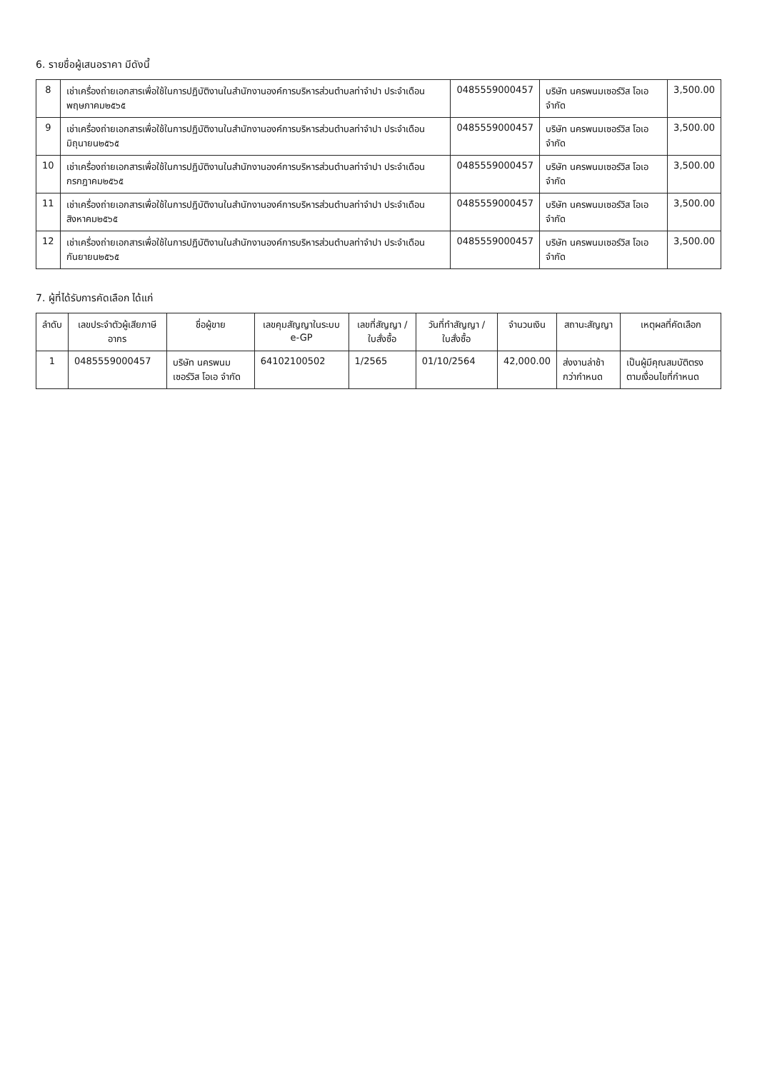6. รายชื่อผู้เสนอราคา มีดังนี้
| 8 | เช่าเครื่องถ่ายเอกสารเพื่อใช้ในการปฏิบัติงานในสำนักงานองค์การบริหารส่วนตำบลท่าจำปา ประจำเดือนพฤษภาคม๒๕๖๕ | 0485559000457 | บริษัท นครพนมเซอร์วิส โอเอ จำกัด | 3,500.00 |
| 9 | เช่าเครื่องถ่ายเอกสารเพื่อใช้ในการปฏิบัติงานในสำนักงานองค์การบริหารส่วนตำบลท่าจำปา ประจำเดือนมิถุนายน๒๕๖๕ | 0485559000457 | บริษัท นครพนมเซอร์วิส โอเอ จำกัด | 3,500.00 |
| 10 | เช่าเครื่องถ่ายเอกสารเพื่อใช้ในการปฏิบัติงานในสำนักงานองค์การบริหารส่วนตำบลท่าจำปา ประจำเดือนกรกฎาคม๒๕๖๕ | 0485559000457 | บริษัท นครพนมเซอร์วิส โอเอ จำกัด | 3,500.00 |
| 11 | เช่าเครื่องถ่ายเอกสารเพื่อใช้ในการปฏิบัติงานในสำนักงานองค์การบริหารส่วนตำบลท่าจำปา ประจำเดือนสิงหาคม๒๕๖๕ | 0485559000457 | บริษัท นครพนมเซอร์วิส โอเอ จำกัด | 3,500.00 |
| 12 | เช่าเครื่องถ่ายเอกสารเพื่อใช้ในการปฏิบัติงานในสำนักงานองค์การบริหารส่วนตำบลท่าจำปา ประจำเดือนกันยายน๒๕๖๕ | 0485559000457 | บริษัท นครพนมเซอร์วิส โอเอ จำกัด | 3,500.00 |
7. ผู้ที่ได้รับการคัดเลือก ได้แก่
| ลำดับ | เลขประจำตัวผู้เสียภาษีอากร | ชื่อผู้ขาย | เลขคุมสัญญาในระบบ e-GP | เลขที่สัญญา / ใบสั่งซื้อ | วันที่ทำสัญญา / ใบสั่งซื้อ | จำนวนเงิน | สถานะสัญญา | เหตุผลที่คัดเลือก |
| --- | --- | --- | --- | --- | --- | --- | --- | --- |
| 1 | 0485559000457 | บริษัท นครพนมเซอร์วิส โอเอ จำกัด | 64102100502 | 1/2565 | 01/10/2564 | 42,000.00 | ส่งงานล่าช้ากว่ากำหนด | เป็นผู้มีคุณสมบัติตรงตามเงื่อนไขที่กำหนด |